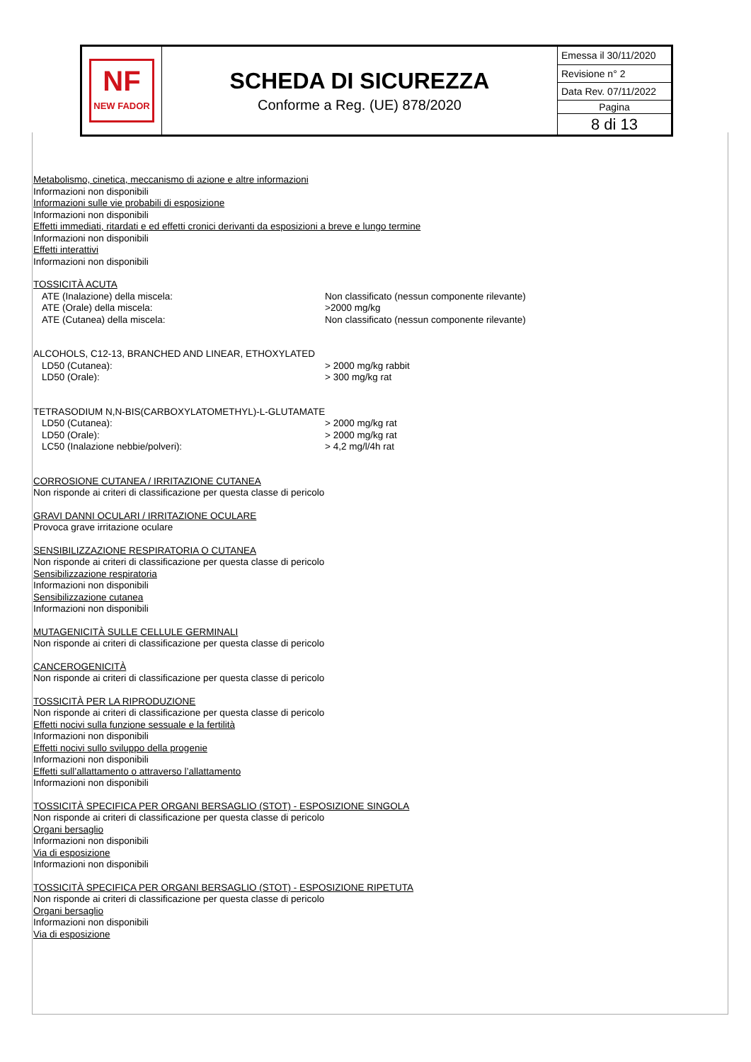| NF NEW FADOR | SCHEDA DI SICUREZZA Conforme a Reg. (UE) 878/2020 | Emessa il 30/11/2020 |
| | | Revisione n° 2 |
| | | Data Rev. 07/11/2022 |
| | | Pagina |
| | | 8 di 13 |
Metabolismo, cinetica, meccanismo di azione e altre informazioni
Informazioni non disponibili
Informazioni sulle vie probabili di esposizione
Informazioni non disponibili
Effetti immediati, ritardati e ed effetti cronici derivanti da esposizioni a breve e lungo termine
Informazioni non disponibili
Effetti interattivi
Informazioni non disponibili
TOSSICITÀ ACUTA
| ATE (Inalazione) della miscela: | Non classificato (nessun componente rilevante) |
| ATE (Orale) della miscela: | >2000 mg/kg |
| ATE (Cutanea) della miscela: | Non classificato (nessun componente rilevante) |
ALCOHOLS, C12-13, BRANCHED AND LINEAR, ETHOXYLATED
| LD50 (Cutanea): | > 2000 mg/kg rabbit |
| LD50 (Orale): | > 300 mg/kg rat |
TETRASODIUM N,N-BIS(CARBOXYLATOMETHYL)-L-GLUTAMATE
| LD50 (Cutanea): | > 2000 mg/kg rat |
| LD50 (Orale): | > 2000 mg/kg rat |
| LC50 (Inalazione nebbie/polveri): | > 4,2 mg/l/4h rat |
CORROSIONE CUTANEA / IRRITAZIONE CUTANEA
Non risponde ai criteri di classificazione per questa classe di pericolo
GRAVI DANNI OCULARI / IRRITAZIONE OCULARE
Provoca grave irritazione oculare
SENSIBILIZZAZIONE RESPIRATORIA O CUTANEA
Non risponde ai criteri di classificazione per questa classe di pericolo
Sensibilizzazione respiratoria
Informazioni non disponibili
Sensibilizzazione cutanea
Informazioni non disponibili
MUTAGENICITÀ SULLE CELLULE GERMINALI
Non risponde ai criteri di classificazione per questa classe di pericolo
CANCEROGENICITÀ
Non risponde ai criteri di classificazione per questa classe di pericolo
TOSSICITÀ PER LA RIPRODUZIONE
Non risponde ai criteri di classificazione per questa classe di pericolo
Effetti nocivi sulla funzione sessuale e la fertilità
Informazioni non disponibili
Effetti nocivi sullo sviluppo della progenie
Informazioni non disponibili
Effetti sull’allattamento o attraverso l’allattamento
Informazioni non disponibili
TOSSICITÀ SPECIFICA PER ORGANI BERSAGLIO (STOT) - ESPOSIZIONE SINGOLA
Non risponde ai criteri di classificazione per questa classe di pericolo
Organi bersaglio
Informazioni non disponibili
Via di esposizione
Informazioni non disponibili
TOSSICITÀ SPECIFICA PER ORGANI BERSAGLIO (STOT) - ESPOSIZIONE RIPETUTA
Non risponde ai criteri di classificazione per questa classe di pericolo
Organi bersaglio
Informazioni non disponibili
Via di esposizione